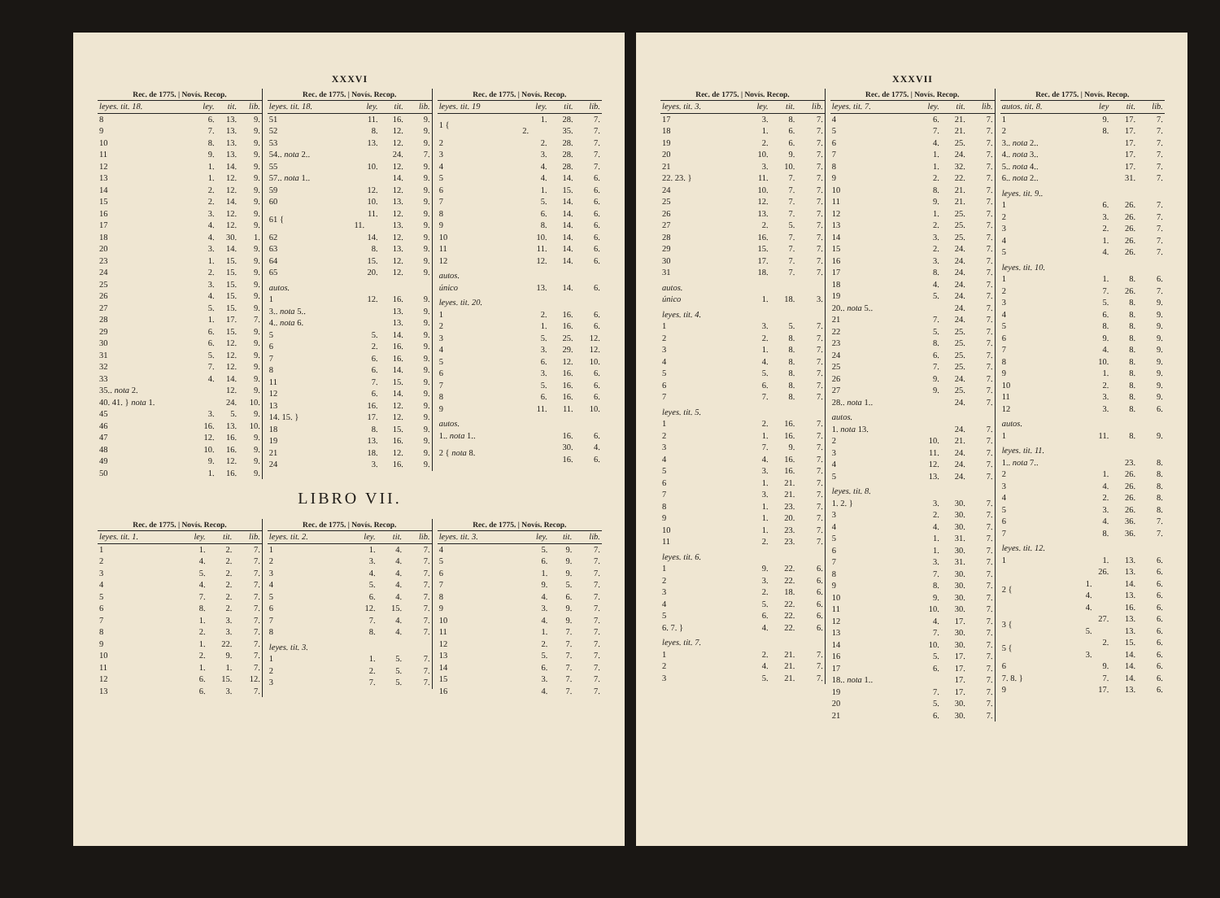XXXVI
| Rec. de 1775. / Novís. Recop. | | | |
| --- | --- | --- | --- |
| leyes. tit. 18. | ley. | tit. | lib. |
| 8 | 6. | 13. | 9. |
| 9 | 7. | 13. | 9. |
| 10 | 8. | 13. | 9. |
| 11 | 9. | 13. | 9. |
| 12 | 1. | 14. | 9. |
| 13 | 1. | 12. | 9. |
| 14 | 2. | 12. | 9. |
| 15 | 2. | 14. | 9. |
| 16 | 3. | 12. | 9. |
| 17 | 4. | 12. | 9. |
| 18 | 4. | 30. | 1. |
| 20 | 3. | 14. | 9. |
| 23 | 1. | 15. | 9. |
| 24 | 2. | 15. | 9. |
| 25 | 3. | 15. | 9. |
| 26 | 4. | 15. | 9. |
| 27 | 5. | 15. | 9. |
| 28 | 1. | 17. | 7. |
| 29 | 6. | 15. | 9. |
| 30 | 6. | 12. | 9. |
| 31 | 5. | 12. | 9. |
| 32 | 7. | 12. | 9. |
| 33 | 4. | 14. | 9. |
| 35.. nota 2. | | 12. | 9. |
| 40. 41. } nota 1. | | 24. | 10. |
| 45 | 3. | 5. | 9. |
| 46 | 16. | 13. | 10. |
| 47 | 12. | 16. | 9. |
| 48 | 10. | 16. | 9. |
| 49 | 9. | 12. | 9. |
| 50 | 1. | 16. | 9. |
| Rec. de 1775. / Novís. Recop. | | | |
| --- | --- | --- | --- |
| leyes. tit. 18. | ley. | tit. | lib. |
| 51 | 11. | 16. | 9. |
| 52 | 8. | 12. | 9. |
| 53 | 13. | 12. | 9. |
| 54.. nota 2.. | | 24. | 7. |
| 55 | 10. | 12. | 9. |
| 57.. nota 1.. | | 14. | 9. |
| 59 | 12. | 12. | 9. |
| 60 | 10. | 13. | 9. |
| 61 { | 11. | 12. | 9. |
| | 11. | 13. | 9. |
| 62 | 14. | 12. | 9. |
| 63 | 8. | 13. | 9. |
| 64 | 15. | 12. | 9. |
| 65 | 20. | 12. | 9. |
| autos. | | | |
| 1 | 12. | 16. | 9. |
| 3.. nota 5.. | | 13. | 9. |
| 4.. nota 6. | | 13. | 9. |
| 5 | 5. | 14. | 9. |
| 6 | 2. | 16. | 9. |
| 7 | 6. | 16. | 9. |
| 8 | 6. | 14. | 9. |
| 11 | 7. | 15. | 9. |
| 12 | 6. | 14. | 9. |
| 13 | 16. | 12. | 9. |
| 14. 15. } | 17. | 12. | 9. |
| 18 | 8. | 15. | 9. |
| 19 | 13. | 16. | 9. |
| 21 | 18. | 12. | 9. |
| 24 | 3. | 16. | 9. |
| Rec. de 1775. / Novís. Recop. | | | |
| --- | --- | --- | --- |
| leyes. tit. 19 | ley. | tit. | lib. |
| 1 { | 1. | 28. | 7. |
| | 2. | 35. | 7. |
| 2 | 2. | 28. | 7. |
| 3 | 3. | 28. | 7. |
| 4 | 4. | 28. | 7. |
| 5 | 4. | 14. | 6. |
| 6 | 1. | 15. | 6. |
| 7 | 5. | 14. | 6. |
| 8 | 6. | 14. | 6. |
| 9 | 8. | 14. | 6. |
| 10 | 10. | 14. | 6. |
| 11 | 11. | 14. | 6. |
| 12 | 12. | 14. | 6. |
| autos. | | | |
| único | 13. | 14. | 6. |
| leyes. tit. 20. | | | |
| 1 | 2. | 16. | 6. |
| 2 | 1. | 16. | 6. |
| 3 | 5. | 25. | 12. |
| 4 | 3. | 29. | 12. |
| 5 | 6. | 12. | 10. |
| 6 | 3. | 16. | 6. |
| 7 | 5. | 16. | 6. |
| 8 | 6. | 16. | 6. |
| 9 | 11. | 11. | 10. |
| autos. | | | |
| 1.. nota 1.. | | 16. | 6. |
| 2 { nota 8. | | 30. | 4. |
| | | 16. | 6. |
LIBRO VII.
| Rec. de 1775. / Novís. Recop. | | | |
| --- | --- | --- | --- |
| leyes. tit. 1. | ley. | tit. | lib. |
| 1 | 1. | 2. | 7. |
| 2 | 4. | 2. | 7. |
| 3 | 5. | 2. | 7. |
| 4 | 4. | 2. | 7. |
| 5 | 7. | 2. | 7. |
| 6 | 8. | 2. | 7. |
| 7 | 1. | 3. | 7. |
| 8 | 2. | 3. | 7. |
| 9 | 1. | 22. | 7. |
| 10 | 2. | 9. | 7. |
| 11 | 1. | 1. | 7. |
| 12 | 6. | 15. | 12. |
| 13 | 6. | 3. | 7. |
| Rec. de 1775. / Novís. Recop. | | | |
| --- | --- | --- | --- |
| leyes. tit. 2. | ley. | tit. | lib. |
| 1 | 1. | 4. | 7. |
| 2 | 3. | 4. | 7. |
| 3 | 4. | 4. | 7. |
| 4 | 5. | 4. | 7. |
| 5 | 6. | 4. | 7. |
| 6 | 12. | 15. | 7. |
| 7 | 7. | 4. | 7. |
| 8 | 8. | 4. | 7. |
| leyes. tit. 3. | | | |
| 1 | 1. | 5. | 7. |
| 2 | 2. | 5. | 7. |
| 3 | 7. | 5. | 7. |
| Rec. de 1775. / Novís. Recop. | | | |
| --- | --- | --- | --- |
| leyes. tit. 3. | ley. | tit. | lib. |
| 4 | 5. | 9. | 7. |
| 5 | 6. | 9. | 7. |
| 6 | 1. | 9. | 7. |
| 7 | 9. | 5. | 7. |
| 8 | 4. | 6. | 7. |
| 9 | 3. | 9. | 7. |
| 10 | 4. | 9. | 7. |
| 11 | 1. | 7. | 7. |
| 12 | 2. | 7. | 7. |
| 13 | 5. | 7. | 7. |
| 14 | 6. | 7. | 7. |
| 15 | 3. | 7. | 7. |
| 16 | 4. | 7. | 7. |
XXXVII
| Rec. de 1775. / Novís. Recop. | | | |
| --- | --- | --- | --- |
| leyes. tit. 3. | ley. | tit. | lib. |
| 17 | 3. | 8. | 7. |
| 18 | 1. | 6. | 7. |
| 19 | 2. | 6. | 7. |
| 20 | 10. | 9. | 7. |
| 21 | 3. | 10. | 7. |
| 22. 23. } | 11. | 7. | 7. |
| 24 | 10. | 7. | 7. |
| 25 | 12. | 7. | 7. |
| 26 | 13. | 7. | 7. |
| 27 | 2. | 5. | 7. |
| 28 | 16. | 7. | 7. |
| 29 | 15. | 7. | 7. |
| 30 | 17. | 7. | 7. |
| 31 | 18. | 7. | 7. |
| autos. | | | |
| único | 1. | 18. | 3. |
| leyes. tit. 4. | | | |
| 1 | 3. | 5. | 7. |
| 2 | 2. | 8. | 7. |
| 3 | 1. | 8. | 7. |
| 4 | 4. | 8. | 7. |
| 5 | 5. | 8. | 7. |
| 6 | 6. | 8. | 7. |
| 7 | 7. | 8. | 7. |
| leyes. tit. 5. | | | |
| 1 | 2. | 16. | 7. |
| 2 | 1. | 16. | 7. |
| 3 | 7. | 9. | 7. |
| 4 | 4. | 16. | 7. |
| 5 | 3. | 16. | 7. |
| 6 | 1. | 21. | 7. |
| 7 | 3. | 21. | 7. |
| 8 | 1. | 23. | 7. |
| 9 | 1. | 20. | 7. |
| 10 | 1. | 23. | 7. |
| 11 | 2. | 23. | 7. |
| leyes. tit. 6. | | | |
| 1 | 9. | 22. | 6. |
| 2 | 3. | 22. | 6. |
| 3 | 2. | 18. | 6. |
| 4 | 5. | 22. | 6. |
| 5 | 6. | 22. | 6. |
| 6. 7. } | 4. | 22. | 6. |
| leyes. tit. 7. | | | |
| 1 | 2. | 21. | 7. |
| 2 | 4. | 21. | 7. |
| 3 | 5. | 21. | 7. |
| Rec. de 1775. / Novís. Recop. | | | |
| --- | --- | --- | --- |
| leyes. tit. 7. | ley. | tit. | lib. |
| 4 | 6. | 21. | 7. |
| 5 | 7. | 21. | 7. |
| 6 | 4. | 25. | 7. |
| 7 | 1. | 24. | 7. |
| 8 | 1. | 32. | 7. |
| 9 | 2. | 22. | 7. |
| 10 | 8. | 21. | 7. |
| 11 | 9. | 21. | 7. |
| 12 | 1. | 25. | 7. |
| 13 | 2. | 25. | 7. |
| 14 | 3. | 25. | 7. |
| 15 | 2. | 24. | 7. |
| 16 | 3. | 24. | 7. |
| 17 | 8. | 24. | 7. |
| 18 | 4. | 24. | 7. |
| 19 | 5. | 24. | 7. |
| 20.. nota 5.. | | 24. | 7. |
| 21 | 7. | 24. | 7. |
| 22 | 5. | 25. | 7. |
| 23 | 8. | 25. | 7. |
| 24 | 6. | 25. | 7. |
| 25 | 7. | 25. | 7. |
| 26 | 9. | 24. | 7. |
| 27 | 9. | 25. | 7. |
| 28.. nota 1.. | | 24. | 7. |
| autos. | | | |
| 1. nota 13. | | 24. | 7. |
| 2 | 10. | 21. | 7. |
| 3 | 11. | 24. | 7. |
| 4 | 12. | 24. | 7. |
| 5 | 13. | 24. | 7. |
| leyes. tit. 8. | | | |
| 1. 2. } | 3. | 30. | 7. |
| 3 | 2. | 30. | 7. |
| 4 | 4. | 30. | 7. |
| 5 | 1. | 31. | 7. |
| 6 | 1. | 30. | 7. |
| 7 | 3. | 31. | 7. |
| 8 | 7. | 30. | 7. |
| 9 | 8. | 30. | 7. |
| 10 | 9. | 30. | 7. |
| 11 | 10. | 30. | 7. |
| 12 | 4. | 17. | 7. |
| 13 | 7. | 30. | 7. |
| 14 | 10. | 30. | 7. |
| 16 | 5. | 17. | 7. |
| 17 | 6. | 17. | 7. |
| 18.. nota 1.. | | 17. | 7. |
| 19 | 7. | 17. | 7. |
| 20 | 5. | 30. | 7. |
| 21 | 6. | 30. | 7. |
| Rec. de 1775. / Novís. Recop. | | | |
| --- | --- | --- | --- |
| autos. tit. 8. | ley | tit. | lib. |
| 1 | 9. | 17. | 7. |
| 2 | 8. | 17. | 7. |
| 3.. nota 2.. | | 17. | 7. |
| 4.. nota 3.. | | 17. | 7. |
| 5.. nota 4.. | | 17. | 7. |
| 6.. nota 2.. | | 31. | 7. |
| leyes. tit. 9.. | | | |
| 1 | 6. | 26. | 7. |
| 2 | 3. | 26. | 7. |
| 3 | 2. | 26. | 7. |
| 4 | 1. | 26. | 7. |
| 5 | 4. | 26. | 7. |
| leyes. tit. 10. | | | |
| 1 | 1. | 8. | 6. |
| 2 | 7. | 26. | 7. |
| 3 | 5. | 8. | 9. |
| 4 | 6. | 8. | 9. |
| 5 | 8. | 8. | 9. |
| 6 | 9. | 8. | 9. |
| 7 | 4. | 8. | 9. |
| 8 | 10. | 8. | 9. |
| 9 | 1. | 8. | 9. |
| 10 | 2. | 8. | 9. |
| 11 | 3. | 8. | 9. |
| 12 | 3. | 8. | 6. |
| autos. | | | |
| 1 | 11. | 8. | 9. |
| leyes. tit. 11. | | | |
| 1.. nota 7.. | | 23. | 8. |
| 2 | 1. | 26. | 8. |
| 3 | 4. | 26. | 8. |
| 4 | 2. | 26. | 8. |
| 5 | 3. | 26. | 8. |
| 6 | 4. | 36. | 7. |
| 7 | 8. | 36. | 7. |
| leyes. tit. 12. | | | |
| 1 | 1. | 13. | 6. |
| 2 { | 26. | 13. | 6. |
| | 1. | 14. | 6. |
| | 4. | 13. | 6. |
| | 4. | 16. | 6. |
| 3 { | 27. | 13. | 6. |
| | 5. | 13. | 6. |
| 5 { | 2. | 15. | 6. |
| | 3. | 14. | 6. |
| 6 | 9. | 14. | 6. |
| 7. 8. } | 7. | 14. | 6. |
| 9 | 17. | 13. | 6. |